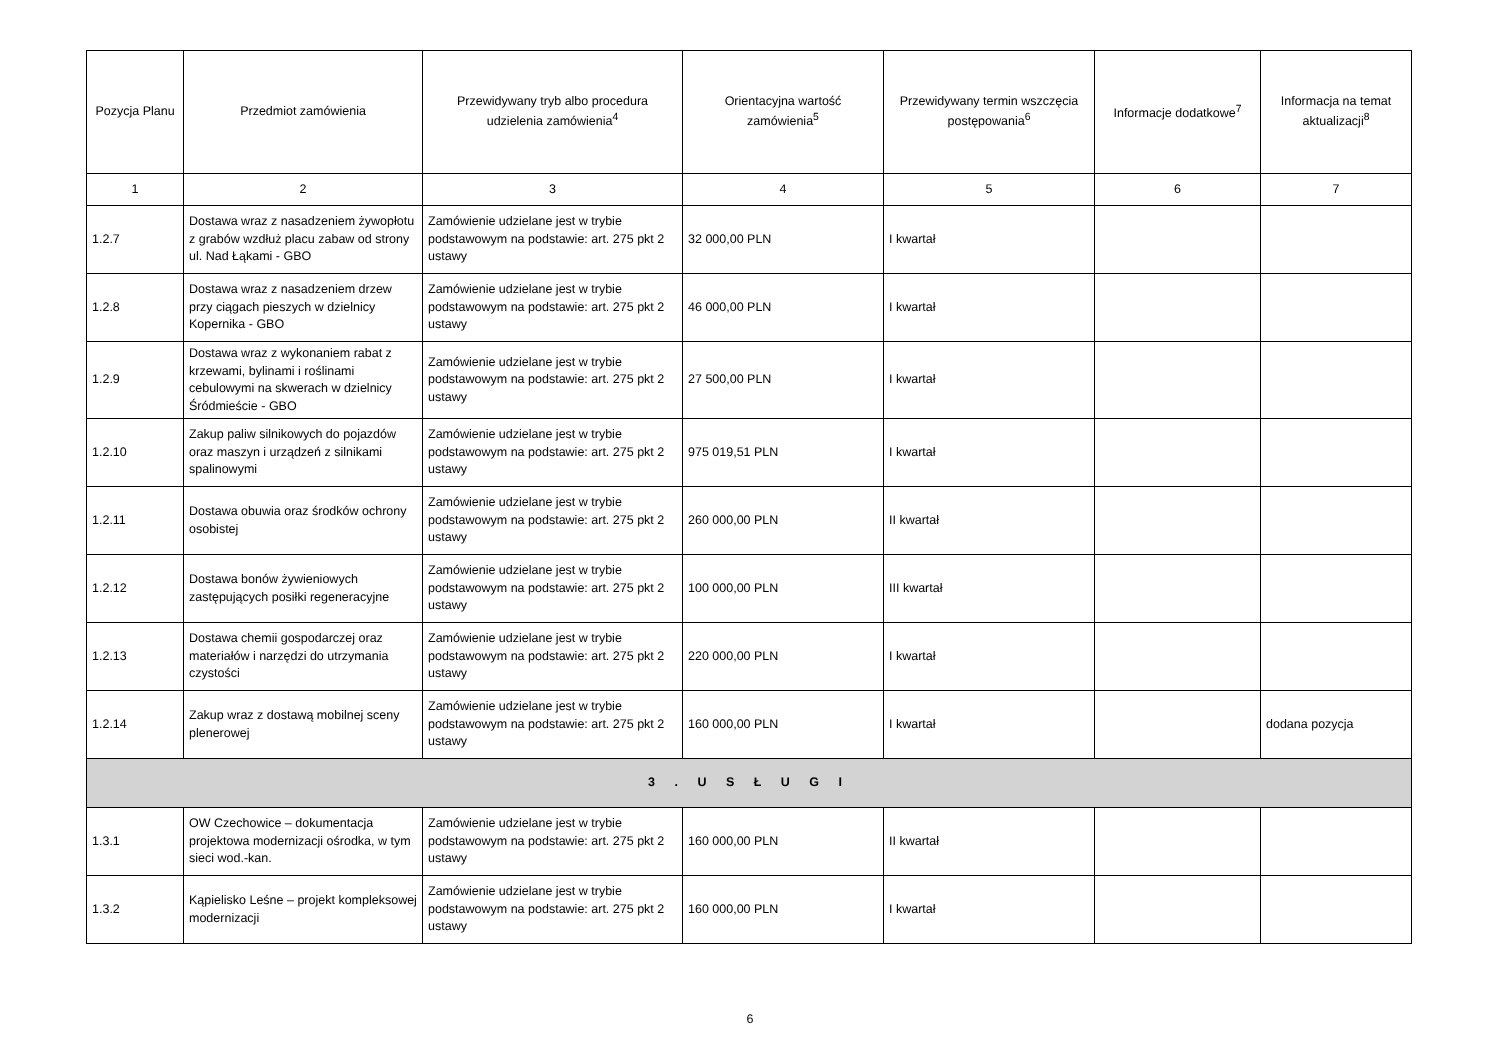| Pozycja Planu | Przedmiot zamówienia | Przewidywany tryb albo procedura udzielenia zamówienia<sup>4</sup> | Orientacyjna wartość zamówienia<sup>5</sup> | Przewidywany termin wszczęcia postępowania<sup>6</sup> | Informacje dodatkowe<sup>7</sup> | Informacja na temat aktualizacji<sup>8</sup> |
| --- | --- | --- | --- | --- | --- | --- |
| 1 | 2 | 3 | 4 | 5 | 6 | 7 |
| 1.2.7 | Dostawa wraz z nasadzeniem żywopłotu z grabów wzdłuż placu zabaw od strony ul. Nad Łąkami - GBO | Zamówienie udzielane jest w trybie podstawowym na podstawie: art. 275 pkt 2 ustawy | 32 000,00 PLN | I kwartał | | |
| 1.2.8 | Dostawa wraz z nasadzeniem drzew przy ciągach pieszych w dzielnicy Kopernika - GBO | Zamówienie udzielane jest w trybie podstawowym na podstawie: art. 275 pkt 2 ustawy | 46 000,00 PLN | I kwartał | | |
| 1.2.9 | Dostawa wraz z wykonaniem rabat z krzewami, bylinami i roślinami cebulowymi na skwerach w dzielnicy Śródmieście - GBO | Zamówienie udzielane jest w trybie podstawowym na podstawie: art. 275 pkt 2 ustawy | 27 500,00 PLN | I kwartał | | |
| 1.2.10 | Zakup paliw silnikowych do pojazdów oraz maszyn i urządzeń z silnikami spalinowymi | Zamówienie udzielane jest w trybie podstawowym na podstawie: art. 275 pkt 2 ustawy | 975 019,51 PLN | I kwartał | | |
| 1.2.11 | Dostawa obuwia oraz środków ochrony osobistej | Zamówienie udzielane jest w trybie podstawowym na podstawie: art. 275 pkt 2 ustawy | 260 000,00 PLN | II kwartał | | |
| 1.2.12 | Dostawa bonów żywieniowych zastępujących posiłki regeneracyjne | Zamówienie udzielane jest w trybie podstawowym na podstawie: art. 275 pkt 2 ustawy | 100 000,00 PLN | III kwartał | | |
| 1.2.13 | Dostawa chemii gospodarczej oraz materiałów i narzędzi do utrzymania czystości | Zamówienie udzielane jest w trybie podstawowym na podstawie: art. 275 pkt 2 ustawy | 220 000,00 PLN | I kwartał | | |
| 1.2.14 | Zakup wraz z dostawą mobilnej sceny plenerowej | Zamówienie udzielane jest w trybie podstawowym na podstawie: art. 275 pkt 2 ustawy | 160 000,00 PLN | I kwartał | | dodana pozycja |
| 3 . U S Ł U G I | | | | | | |
| 1.3.1 | OW Czechowice – dokumentacja projektowa modernizacji ośrodka, w tym sieci wod.-kan. | Zamówienie udzielane jest w trybie podstawowym na podstawie: art. 275 pkt 2 ustawy | 160 000,00 PLN | II kwartał | | |
| 1.3.2 | Kąpielisko Leśne – projekt kompleksowej modernizacji | Zamówienie udzielane jest w trybie podstawowym na podstawie: art. 275 pkt 2 ustawy | 160 000,00 PLN | I kwartał | | |
6